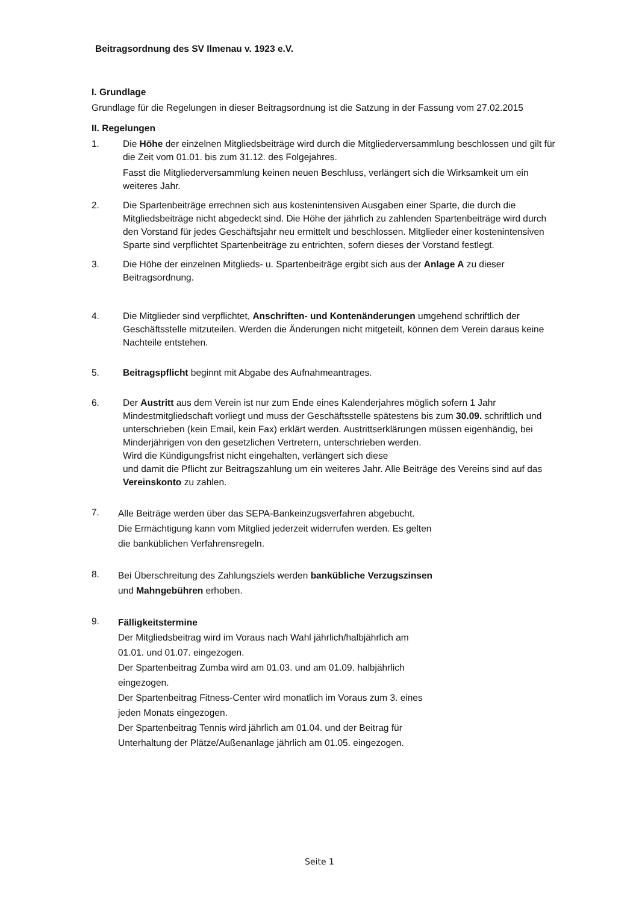Beitragsordnung des SV Ilmenau v. 1923 e.V.
I. Grundlage
Grundlage für die Regelungen in dieser Beitragsordnung ist die Satzung in der Fassung vom 27.02.2015
II. Regelungen
1. Die Höhe der einzelnen Mitgliedsbeiträge wird durch die Mitgliederversammlung beschlossen und gilt für die Zeit vom 01.01. bis zum 31.12. des Folgejahres.
Fasst die Mitgliederversammlung keinen neuen Beschluss, verlängert sich die Wirksamkeit um ein weiteres Jahr.
2. Die Spartenbeiträge errechnen sich aus kostenintensiven Ausgaben einer Sparte, die durch die Mitgliedsbeiträge nicht abgedeckt sind. Die Höhe der jährlich zu zahlenden Spartenbeiträge wird durch den Vorstand für jedes Geschäftsjahr neu ermittelt und beschlossen. Mitglieder einer kostenintensiven Sparte sind verpflichtet Spartenbeiträge zu entrichten, sofern dieses der Vorstand festlegt.
3. Die Höhe der einzelnen Mitglieds- u. Spartenbeiträge ergibt sich aus der Anlage A zu dieser Beitragsordnung.
4. Die Mitglieder sind verpflichtet, Anschriften- und Kontenänderungen umgehend schriftlich der Geschäftsstelle mitzuteilen. Werden die Änderungen nicht mitgeteilt, können dem Verein daraus keine Nachteile entstehen.
5. Beitragspflicht beginnt mit Abgabe des Aufnahmeantrages.
6. Der Austritt aus dem Verein ist nur zum Ende eines Kalenderjahres möglich sofern 1 Jahr Mindestmitgliedschaft vorliegt und muss der Geschäftsstelle spätestens bis zum 30.09. schriftlich und unterschrieben (kein Email, kein Fax) erklärt werden. Austrittserklärungen müssen eigenhändig, bei Minderjährigen von den gesetzlichen Vertretern, unterschrieben werden.
Wird die Kündigungsfrist nicht eingehalten, verlängert sich diese
und damit die Pflicht zur Beitragszahlung um ein weiteres Jahr. Alle Beiträge des Vereins sind auf das Vereinskonto zu zahlen.
7.
Alle Beiträge werden über das SEPA-Bankeinzugsverfahren abgebucht.
Die Ermächtigung kann vom Mitglied jederzeit widerrufen werden. Es gelten
die banküblichen Verfahrensregeln.
8.
Bei Überschreitung des Zahlungsziels werden bankübliche Verzugszinsen
und Mahngebühren erhoben.
9.
Fälligkeitstermine
Der Mitgliedsbeitrag wird im Voraus nach Wahl jährlich/halbjährlich am
01.01. und 01.07. eingezogen.
Der Spartenbeitrag Zumba wird am 01.03. und am 01.09. halbjährlich
eingezogen.
Der Spartenbeitrag Fitness-Center wird monatlich im Voraus zum 3. eines
jeden Monats eingezogen.
Der Spartenbeitrag Tennis wird jährlich am 01.04. und der Beitrag für
Unterhaltung der Plätze/Außenanlage jährlich am 01.05. eingezogen.
Seite 1